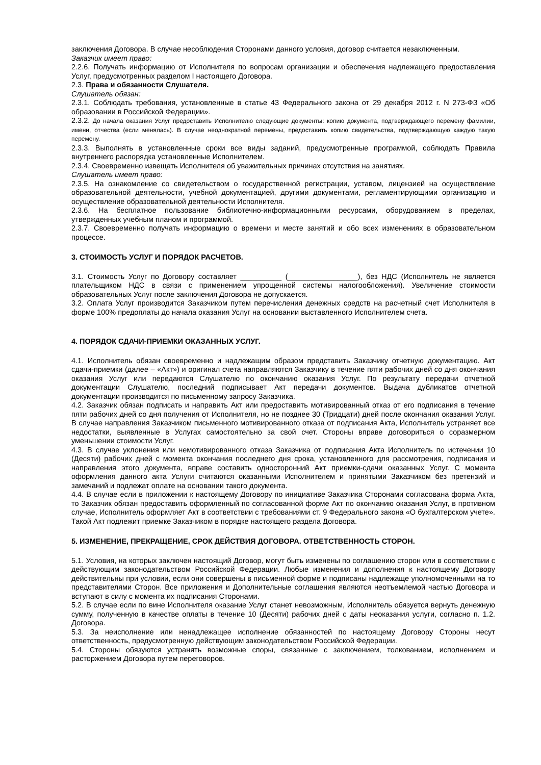заключения Договора. В случае несоблюдения Сторонами данного условия, договор считается незаключенным.
Заказчик имеет право:
2.2.6. Получать информацию от Исполнителя по вопросам организации и обеспечения надлежащего предоставления Услуг, предусмотренных разделом I настоящего Договора.
2.3. Права и обязанности Слушателя.
Слушатель обязан:
2.3.1. Соблюдать требования, установленные в статье 43 Федерального закона от 29 декабря 2012 г. N 273-ФЗ «Об образовании в Российской Федерации».
2.3.2. До начала оказания Услуг предоставить Исполнителю следующие документы: копию документа, подтверждающего перемену фамилии, имени, отчества (если менялась). В случае неоднократной перемены, предоставить копию свидетельства, подтверждающую каждую такую перемену.
2.3.3. Выполнять в установленные сроки все виды заданий, предусмотренные программой, соблюдать Правила внутреннего распорядка установленные Исполнителем.
2.3.4. Своевременно извещать Исполнителя об уважительных причинах отсутствия на занятиях.
Слушатель имеет право:
2.3.5. На ознакомление со свидетельством о государственной регистрации, уставом, лицензией на осуществление образовательной деятельности, учебной документацией, другими документами, регламентирующими организацию и осуществление образовательной деятельности Исполнителя.
2.3.6. На бесплатное пользование библиотечно-информационными ресурсами, оборудованием в пределах, утвержденных учебным планом и программой.
2.3.7. Своевременно получать информацию о времени и месте занятий и обо всех изменениях в образовательном процессе.
3. СТОИМОСТЬ УСЛУГ И ПОРЯДОК РАСЧЕТОВ.
3.1. Стоимость Услуг по Договору составляет __________ (_________________), без НДС (Исполнитель не является плательщиком НДС в связи с применением упрощенной системы налогообложения). Увеличение стоимости образовательных Услуг после заключения Договора не допускается.
3.2. Оплата Услуг производится Заказчиком путем перечисления денежных средств на расчетный счет Исполнителя в форме 100% предоплаты до начала оказания Услуг на основании выставленного Исполнителем счета.
4. ПОРЯДОК СДАЧИ-ПРИЕМКИ ОКАЗАННЫХ УСЛУГ.
4.1. Исполнитель обязан своевременно и надлежащим образом представить Заказчику отчетную документацию. Акт сдачи-приемки (далее – «Акт») и оригинал счета направляются Заказчику в течение пяти рабочих дней со дня окончания оказания Услуг или передаются Слушателю по окончанию оказания Услуг. По результату передачи отчетной документации Слушателю, последний подписывает Акт передачи документов. Выдача дубликатов отчетной документации производится по письменному запросу Заказчика.
4.2. Заказчик обязан подписать и направить Акт или предоставить мотивированный отказ от его подписания в течение пяти рабочих дней со дня получения от Исполнителя, но не позднее 30 (Тридцати) дней после окончания оказания Услуг. В случае направления Заказчиком письменного мотивированного отказа от подписания Акта, Исполнитель устраняет все недостатки, выявленные в Услугах самостоятельно за свой счет. Стороны вправе договориться о соразмерном уменьшении стоимости Услуг.
4.3. В случае уклонения или немотивированного отказа Заказчика от подписания Акта Исполнитель по истечении 10 (Десяти) рабочих дней с момента окончания последнего дня срока, установленного для рассмотрения, подписания и направления этого документа, вправе составить односторонний Акт приемки-сдачи оказанных Услуг. С момента оформления данного акта Услуги считаются оказанными Исполнителем и принятыми Заказчиком без претензий и замечаний и подлежат оплате на основании такого документа.
4.4. В случае если в приложении к настоящему Договору по инициативе Заказчика Сторонами согласована форма Акта, то Заказчик обязан предоставить оформленный по согласованной форме Акт по окончанию оказания Услуг, в противном случае, Исполнитель оформляет Акт в соответствии с требованиями ст. 9 Федерального закона «О бухгалтерском учете». Такой Акт подлежит приемке Заказчиком в порядке настоящего раздела Договора.
5. ИЗМЕНЕНИЕ, ПРЕКРАЩЕНИЕ, СРОК ДЕЙСТВИЯ ДОГОВОРА. ОТВЕТСТВЕННОСТЬ СТОРОН.
5.1. Условия, на которых заключен настоящий Договор, могут быть изменены по соглашению сторон или в соответствии с действующим законодательством Российской Федерации. Любые изменения и дополнения к настоящему Договору действительны при условии, если они совершены в письменной форме и подписаны надлежаще уполномоченными на то представителями Сторон. Все приложения и Дополнительные соглашения являются неотъемлемой частью Договора и вступают в силу с момента их подписания Сторонами.
5.2. В случае если по вине Исполнителя оказание Услуг станет невозможным, Исполнитель обязуется вернуть денежную сумму, полученную в качестве оплаты в течение 10 (Десяти) рабочих дней с даты неоказания услуги, согласно п. 1.2. Договора.
5.3. За неисполнение или ненадлежащее исполнение обязанностей по настоящему Договору Стороны несут ответственность, предусмотренную действующим законодательством Российской Федерации.
5.4. Стороны обязуются устранять возможные споры, связанные с заключением, толкованием, исполнением и расторжением Договора путем переговоров.